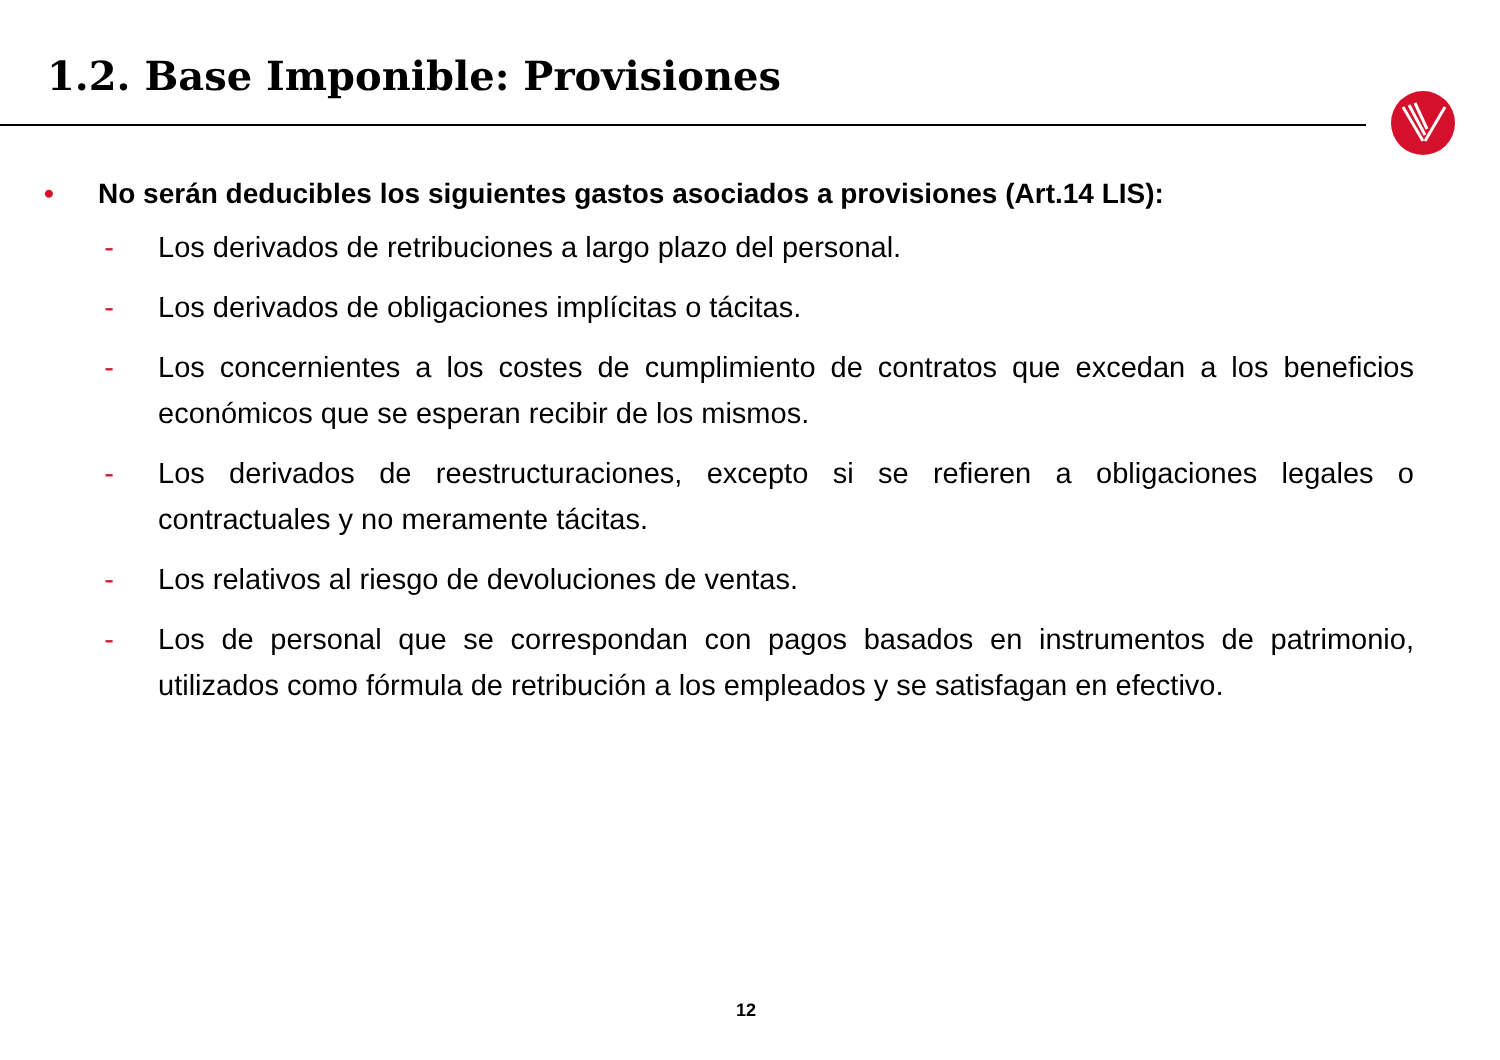1.2. Base Imponible: Provisiones
• No serán deducibles los siguientes gastos asociados a provisiones (Art.14 LIS):
- Los derivados de retribuciones a largo plazo del personal.
- Los derivados de obligaciones implícitas o tácitas.
- Los concernientes a los costes de cumplimiento de contratos que excedan a los beneficios económicos que se esperan recibir de los mismos.
- Los derivados de reestructuraciones, excepto si se refieren a obligaciones legales o contractuales y no meramente tácitas.
- Los relativos al riesgo de devoluciones de ventas.
- Los de personal que se correspondan con pagos basados en instrumentos de patrimonio, utilizados como fórmula de retribución a los empleados y se satisfagan en efectivo.
12